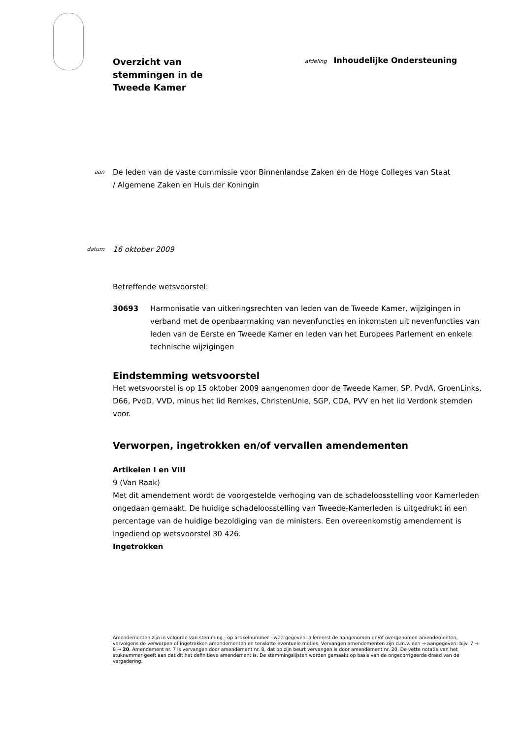Overzicht van
stemmingen in de
Tweede Kamer
afdeling Inhoudelijke Ondersteuning
aan
De leden van de vaste commissie voor Binnenlandse Zaken en de Hoge Colleges van Staat / Algemene Zaken en Huis der Koningin
datum
16 oktober 2009
Betreffende wetsvoorstel:
30693 Harmonisatie van uitkeringsrechten van leden van de Tweede Kamer, wijzigingen in verband met de openbaarmaking van nevenfuncties en inkomsten uit nevenfuncties van leden van de Eerste en Tweede Kamer en leden van het Europees Parlement en enkele technische wijzigingen
Eindstemming wetsvoorstel
Het wetsvoorstel is op 15 oktober 2009 aangenomen door de Tweede Kamer. SP, PvdA, GroenLinks, D66, PvdD, VVD, minus het lid Remkes, ChristenUnie, SGP, CDA, PVV en het lid Verdonk stemden voor.
Verworpen, ingetrokken en/of vervallen amendementen
Artikelen I en VIII
9 (Van Raak)
Met dit amendement wordt de voorgestelde verhoging van de schadeloosstelling voor Kamerleden ongedaan gemaakt. De huidige schadeloosstelling van Tweede-Kamerleden is uitgedrukt in een percentage van de huidige bezoldiging van de ministers. Een overeenkomstig amendement is ingediend op wetsvoorstel 30 426.
Ingetrokken
Amendementen zijn in volgorde van stemming - op artikelnummer - weergegeven: allereerst de aangenomen en/of overgenomen amendementen, vervolgens de verworpen of ingetrokken amendementen en tenslotte eventuele moties. Vervangen amendementen zijn d.m.v. een → aangegeven: bijv. 7 → 8 → 20. Amendement nr. 7 is vervangen door amendement nr. 8, dat op zijn beurt vervangen is door amendement nr. 20. De vette notatie van het stuknummer geeft aan dat dit het definitieve amendement is. De stemmingslijsten worden gemaakt op basis van de ongecorrigeerde draad van de vergadering.